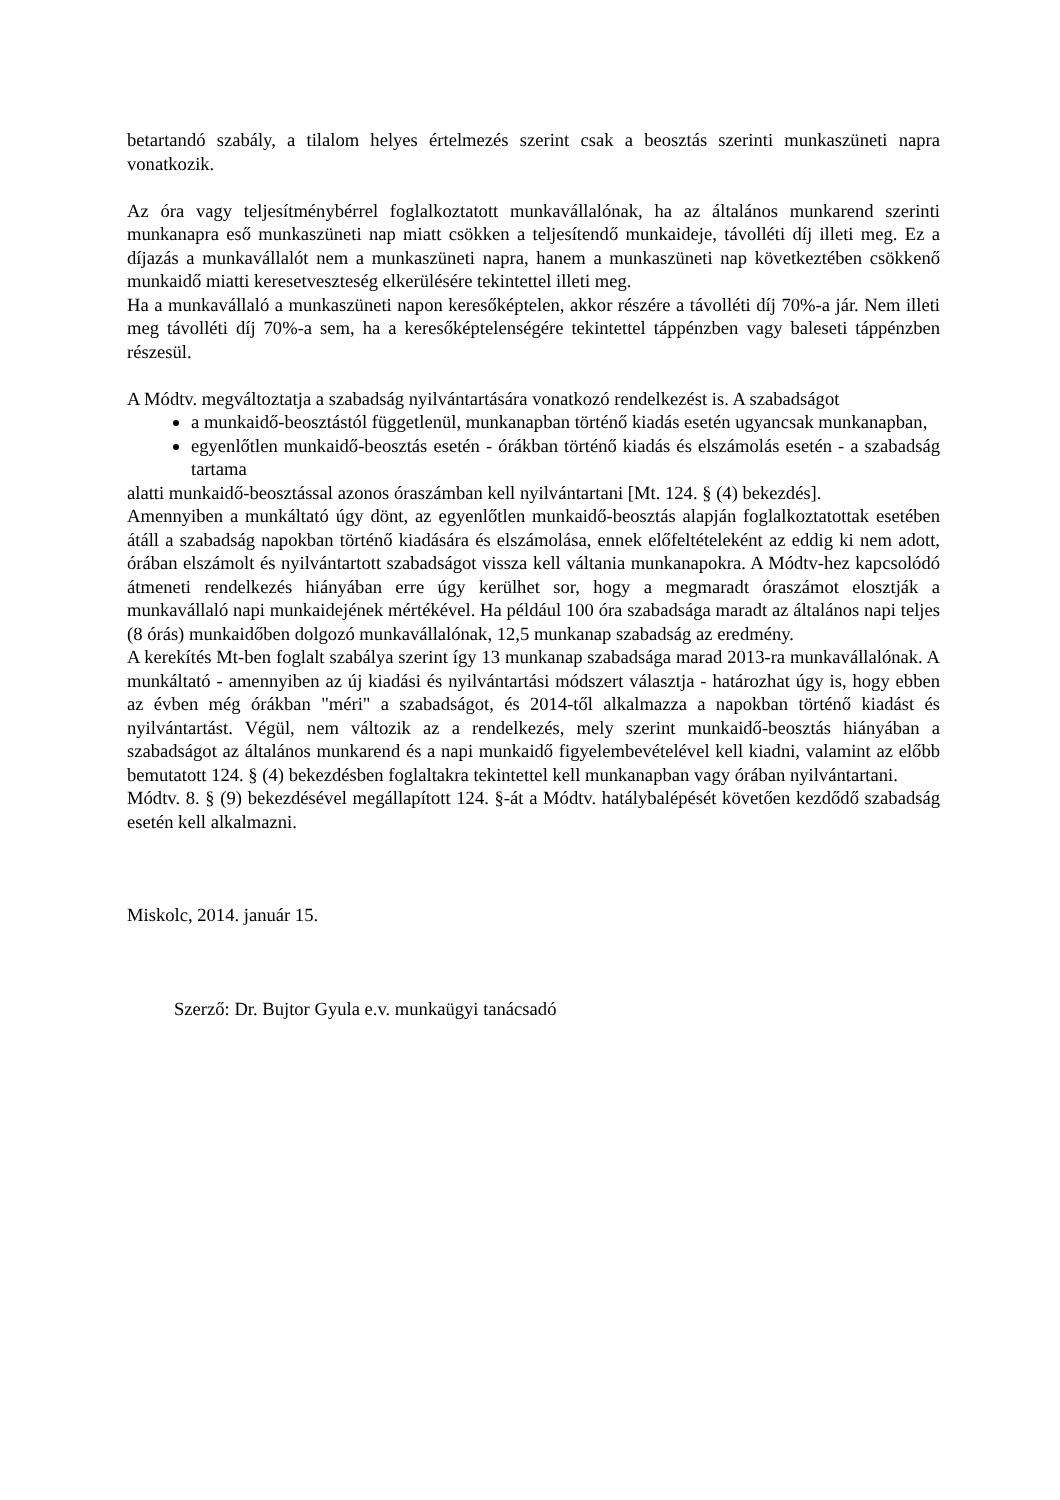betartandó szabály, a tilalom helyes értelmezés szerint csak a beosztás szerinti munkaszüneti napra vonatkozik.
Az óra vagy teljesítménybérrel foglalkoztatott munkavállalónak, ha az általános munkarend szerinti munkanapra eső munkaszüneti nap miatt csökken a teljesítendő munkaideje, távolléti díj illeti meg. Ez a díjazás a munkavállalót nem a munkaszüneti napra, hanem a munkaszüneti nap következtében csökkenő munkaidő miatti keresetveszteség elkerülésére tekintettel illeti meg.
Ha a munkavállaló a munkaszüneti napon keresőképtelen, akkor részére a távolléti díj 70%-a jár. Nem illeti meg távolléti díj 70%-a sem, ha a keresőképtelenségére tekintettel táppénzben vagy baleseti táppénzben részesül.
A Módtv. megváltoztatja a szabadság nyilvántartására vonatkozó rendelkezést is. A szabadságot
a munkaidő-beosztástól függetlenül, munkanapban történő kiadás esetén ugyancsak munkanapban,
egyenlőtlen munkaidő-beosztás esetén - órákban történő kiadás és elszámolás esetén - a szabadság tartama
alatti munkaidő-beosztással azonos óraszámban kell nyilvántartani [Mt. 124. § (4) bekezdés].
Amennyiben a munkáltató úgy dönt, az egyenlőtlen munkaidő-beosztás alapján foglalkoztatottak esetében átáll a szabadság napokban történő kiadására és elszámolása, ennek előfeltételeként az eddig ki nem adott, órában elszámolt és nyilvántartott szabadságot vissza kell váltania munkanapokra. A Módtv-hez kapcsolódó átmeneti rendelkezés hiányában erre úgy kerülhet sor, hogy a megmaradt óraszámot elosztják a munkavállaló napi munkaidejének mértékével. Ha például 100 óra szabadsága maradt az általános napi teljes (8 órás) munkaidőben dolgozó munkavállalónak, 12,5 munkanap szabadság az eredmény.
A kerekítés Mt-ben foglalt szabálya szerint így 13 munkanap szabadsága marad 2013-ra munkavállalónak. A munkáltató - amennyiben az új kiadási és nyilvántartási módszert választja - határozhat úgy is, hogy ebben az évben még órákban "méri" a szabadságot, és 2014-től alkalmazza a napokban történő kiadást és nyilvántartást. Végül, nem változik az a rendelkezés, mely szerint munkaidő-beosztás hiányában a szabadságot az általános munkarend és a napi munkaidő figyelembevételével kell kiadni, valamint az előbb bemutatott 124. § (4) bekezdésben foglaltakra tekintettel kell munkanapban vagy órában nyilvántartani.
Módtv. 8. § (9) bekezdésével megállapított 124. §-át a Módtv. hatálybalépését követően kezdődő szabadság esetén kell alkalmazni.
Miskolc, 2014. január 15.
Szerző: Dr. Bujtor Gyula e.v. munkaügyi tanácsadó